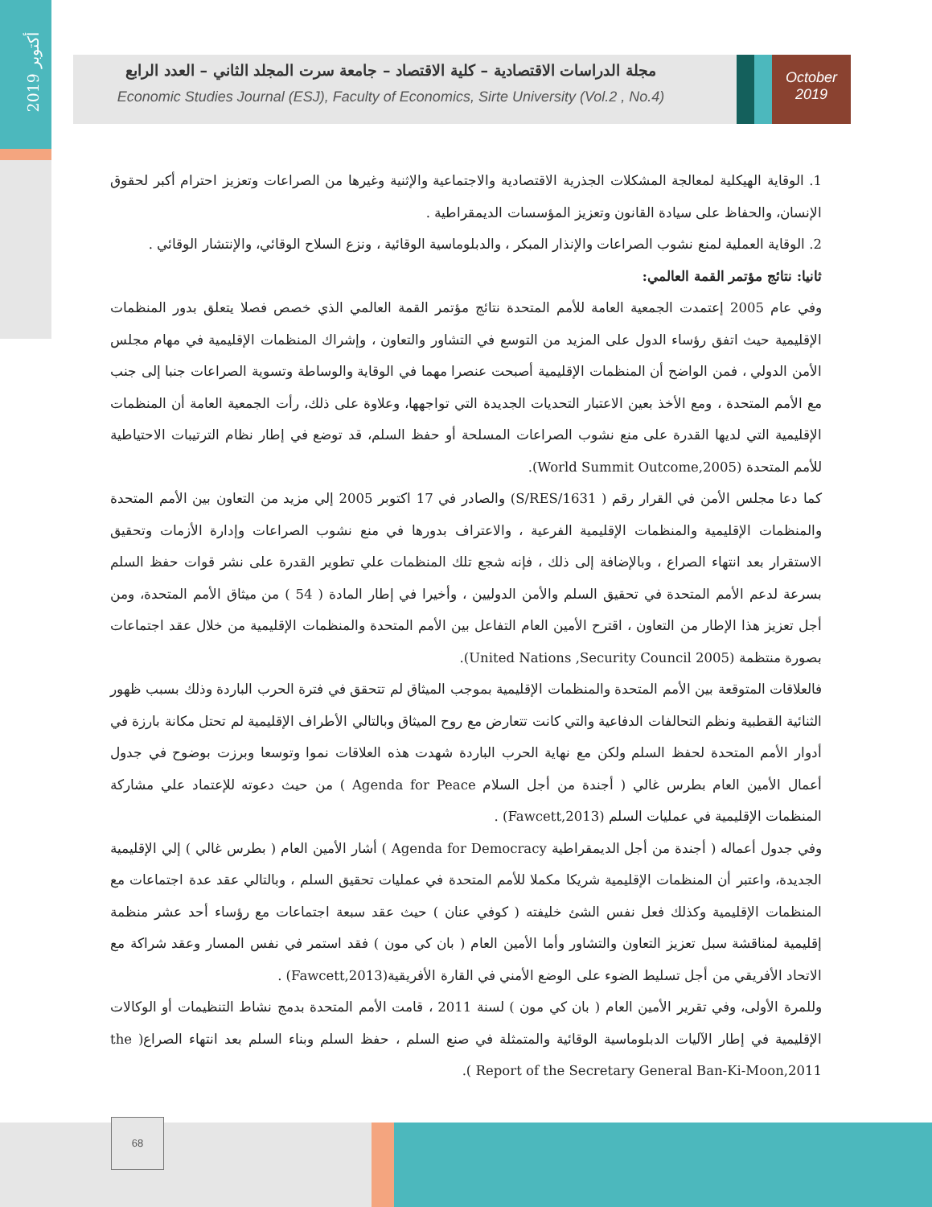أكتوبر 2019
مجلة الدراسات الاقتصادية – كلية الاقتصاد – جامعة سرت المجلد الثاني – العدد الرابع
Economic Studies Journal (ESJ), Faculty of Economics, Sirte University (Vol.2 , No.4)
October
2019
1. الوقاية الهيكلية لمعالجة المشكلات الجذرية الاقتصادية والاجتماعية والإثنية وغيرها من الصراعات وتعزيز احترام أكبر لحقوق الإنسان، والحفاظ على سيادة القانون وتعزيز المؤسسات الديمقراطية .
2. الوقاية العملية لمنع نشوب الصراعات والإنذار المبكر ، والدبلوماسية الوقائية ، ونزع السلاح الوقائي، والإنتشار الوقائي .
ثانيا: نتائج مؤتمر القمة العالمي:
وفي عام 2005 إعتمدت الجمعية العامة للأمم المتحدة نتائج مؤتمر القمة العالمي الذي خصص فصلا يتعلق بدور المنظمات الإقليمية حيث اتفق رؤساء الدول على المزيد من التوسع في التشاور والتعاون ، وإشراك المنظمات الإقليمية في مهام مجلس الأمن الدولي ، فمن الواضح أن المنظمات الإقليمية أصبحت عنصرا مهما في الوقاية والوساطة وتسوية الصراعات جنبا إلى جنب مع الأمم المتحدة ، ومع الأخذ بعين الاعتبار التحديات الجديدة التي تواجهها، وعلاوة على ذلك، رأت الجمعية العامة أن المنظمات الإقليمية التي لديها القدرة على منع نشوب الصراعات المسلحة أو حفظ السلم، قد توضع في إطار نظام الترتيبات الاحتياطية للأمم المتحدة (World Summit Outcome,2005).
كما دعا مجلس الأمن في القرار رقم ( S/RES/1631) والصادر في 17 اكتوبر 2005 إلي مزيد من التعاون بين الأمم المتحدة والمنظمات الإقليمية والمنظمات الإقليمية الفرعية ، والاعتراف بدورها في منع نشوب الصراعات وإدارة الأزمات وتحقيق الاستقرار بعد انتهاء الصراع ، وبالإضافة إلى ذلك ، فإنه شجع تلك المنظمات علي تطوير القدرة على نشر قوات حفظ السلم بسرعة لدعم الأمم المتحدة في تحقيق السلم والأمن الدوليين ، وأخيرا في إطار المادة ( 54 ) من ميثاق الأمم المتحدة، ومن أجل تعزيز هذا الإطار من التعاون ، اقترح الأمين العام التفاعل بين الأمم المتحدة والمنظمات الإقليمية من خلال عقد اجتماعات بصورة منتظمة (United Nations ,Security Council 2005).
فالعلاقات المتوقعة بين الأمم المتحدة والمنظمات الإقليمية بموجب الميثاق لم تتحقق في فترة الحرب الباردة وذلك بسبب ظهور الثنائية القطبية ونظم التحالفات الدفاعية والتي كانت تتعارض مع روح الميثاق وبالتالي الأطراف الإقليمية لم تحتل مكانة بارزة في أدوار الأمم المتحدة لحفظ السلم ولكن مع نهاية الحرب الباردة شهدت هذه العلاقات نموا وتوسعا وبرزت بوضوح في جدول أعمال الأمين العام بطرس غالي ( أجندة من أجل السلام Agenda for Peace ) من حيث دعوته للإعتماد علي مشاركة المنظمات الإقليمية في عمليات السلم (Fawcett,2013) .
وفي جدول أعماله ( أجندة من أجل الديمقراطية Agenda for Democracy ) أشار الأمين العام ( بطرس غالي ) إلي الإقليمية الجديدة، واعتبر أن المنظمات الإقليمية شريكا مكملا للأمم المتحدة في عمليات تحقيق السلم ، وبالتالي عقد عدة اجتماعات مع المنظمات الإقليمية وكذلك فعل نفس الشئ خليفته ( كوفي عنان ) حيث عقد سبعة اجتماعات مع رؤساء أحد عشر منظمة إقليمية لمناقشة سبل تعزيز التعاون والتشاور وأما الأمين العام ( بان كي مون ) فقد استمر في نفس المسار وعقد شراكة مع الاتحاد الأفريقي من أجل تسليط الضوء على الوضع الأمني في القارة الأفريقية(Fawcett,2013) .
وللمرة الأولى، وفي تقرير الأمين العام ( بان كي مون ) لسنة 2011 ، قامت الأمم المتحدة بدمج نشاط التنظيمات أو الوكالات الإقليمية في إطار الآليات الدبلوماسية الوقائية والمتمثلة في صنع السلم ، حفظ السلم وبناء السلم بعد انتهاء الصراع( the Report of the Secretary General Ban-Ki-Moon,2011 ).
68